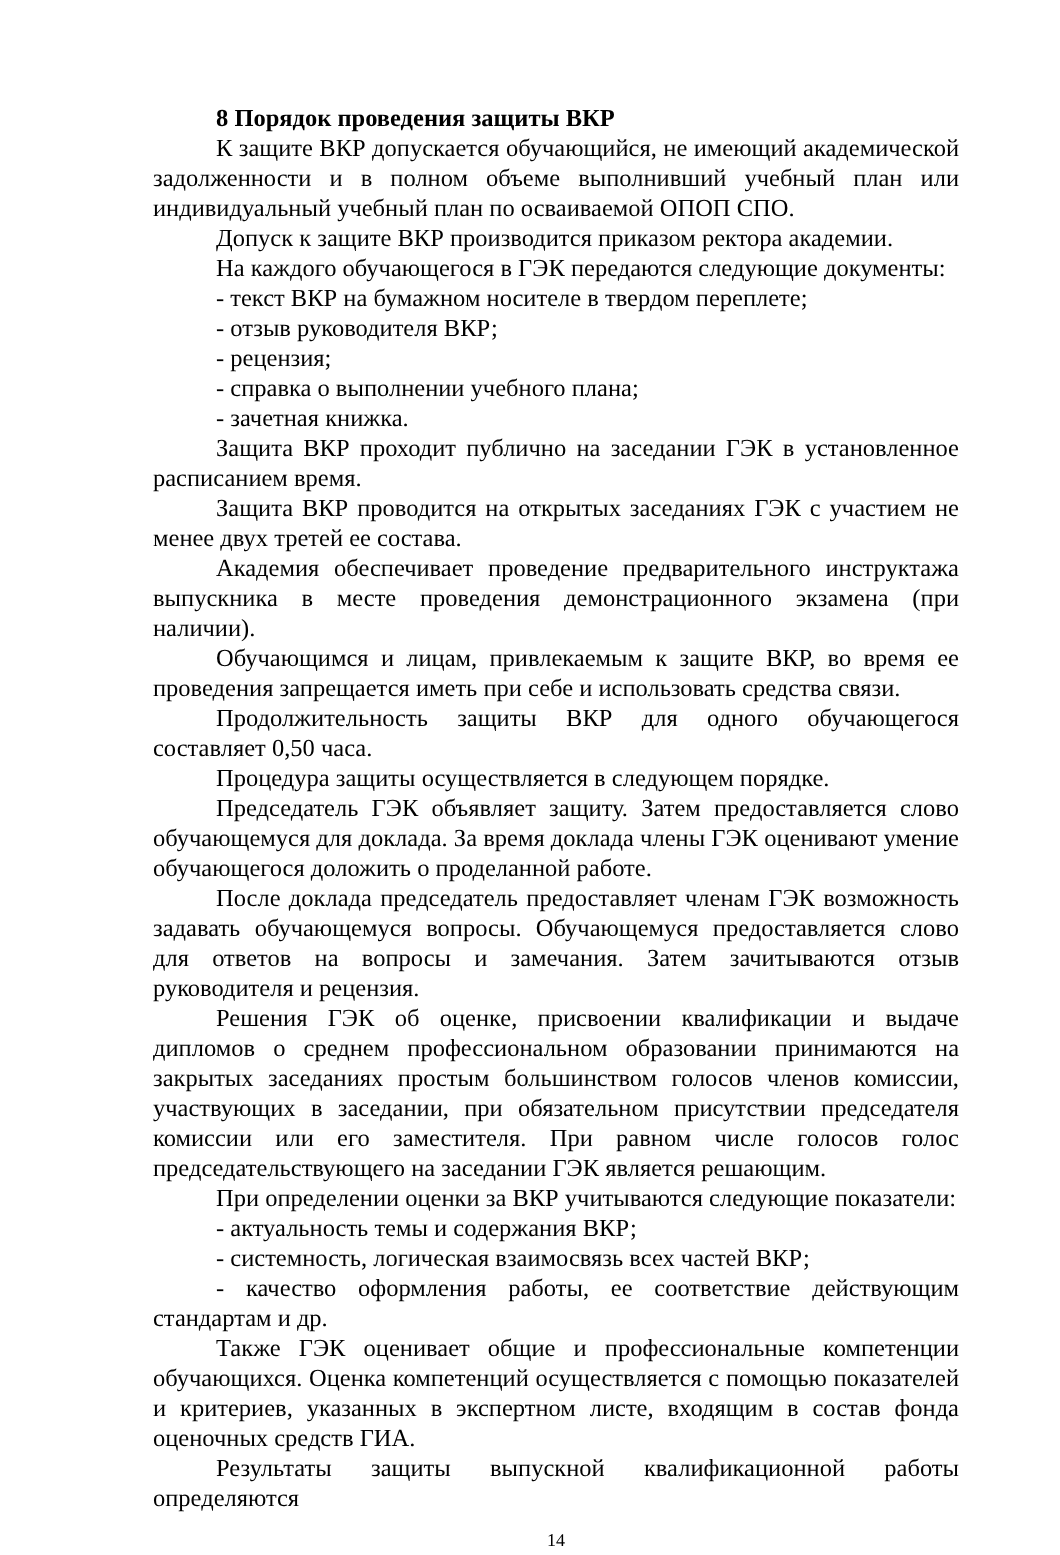8 Порядок проведения защиты ВКР
К защите ВКР допускается обучающийся, не имеющий академической задолженности и в полном объеме выполнивший учебный план или индивидуальный учебный план по осваиваемой ОПОП СПО.
Допуск к защите ВКР производится приказом ректора академии.
На каждого обучающегося в ГЭК передаются следующие документы:
- текст ВКР на бумажном носителе в твердом переплете;
- отзыв руководителя ВКР;
- рецензия;
- справка о выполнении учебного плана;
- зачетная книжка.
Защита ВКР проходит публично на заседании ГЭК в установленное расписанием время.
Защита ВКР проводится на открытых заседаниях ГЭК с участием не менее двух третей ее состава.
Академия обеспечивает проведение предварительного инструктажа выпускника в месте проведения демонстрационного экзамена (при наличии).
Обучающимся и лицам, привлекаемым к защите ВКР, во время ее проведения запрещается иметь при себе и использовать средства связи.
Продолжительность защиты ВКР для одного обучающегося составляет 0,50 часа.
Процедура защиты осуществляется в следующем порядке.
Председатель ГЭК объявляет защиту. Затем предоставляется слово обучающемуся для доклада. За время доклада члены ГЭК оценивают умение обучающегося доложить о проделанной работе.
После доклада председатель предоставляет членам ГЭК возможность задавать обучающемуся вопросы. Обучающемуся предоставляется слово для ответов на вопросы и замечания. Затем зачитываются отзыв руководителя и рецензия.
Решения ГЭК об оценке, присвоении квалификации и выдаче дипломов о среднем профессиональном образовании принимаются на закрытых заседаниях простым большинством голосов членов комиссии, участвующих в заседании, при обязательном присутствии председателя комиссии или его заместителя. При равном числе голосов голос председательствующего на заседании ГЭК является решающим.
При определении оценки за ВКР учитываются следующие показатели:
- актуальность темы и содержания ВКР;
- системность, логическая взаимосвязь всех частей ВКР;
- качество оформления работы, ее соответствие действующим стандартам и др.
Также ГЭК оценивает общие и профессиональные компетенции обучающихся. Оценка компетенций осуществляется с помощью показателей и критериев, указанных в экспертном листе, входящим в состав фонда оценочных средств ГИА.
Результаты защиты выпускной квалификационной работы определяются
14